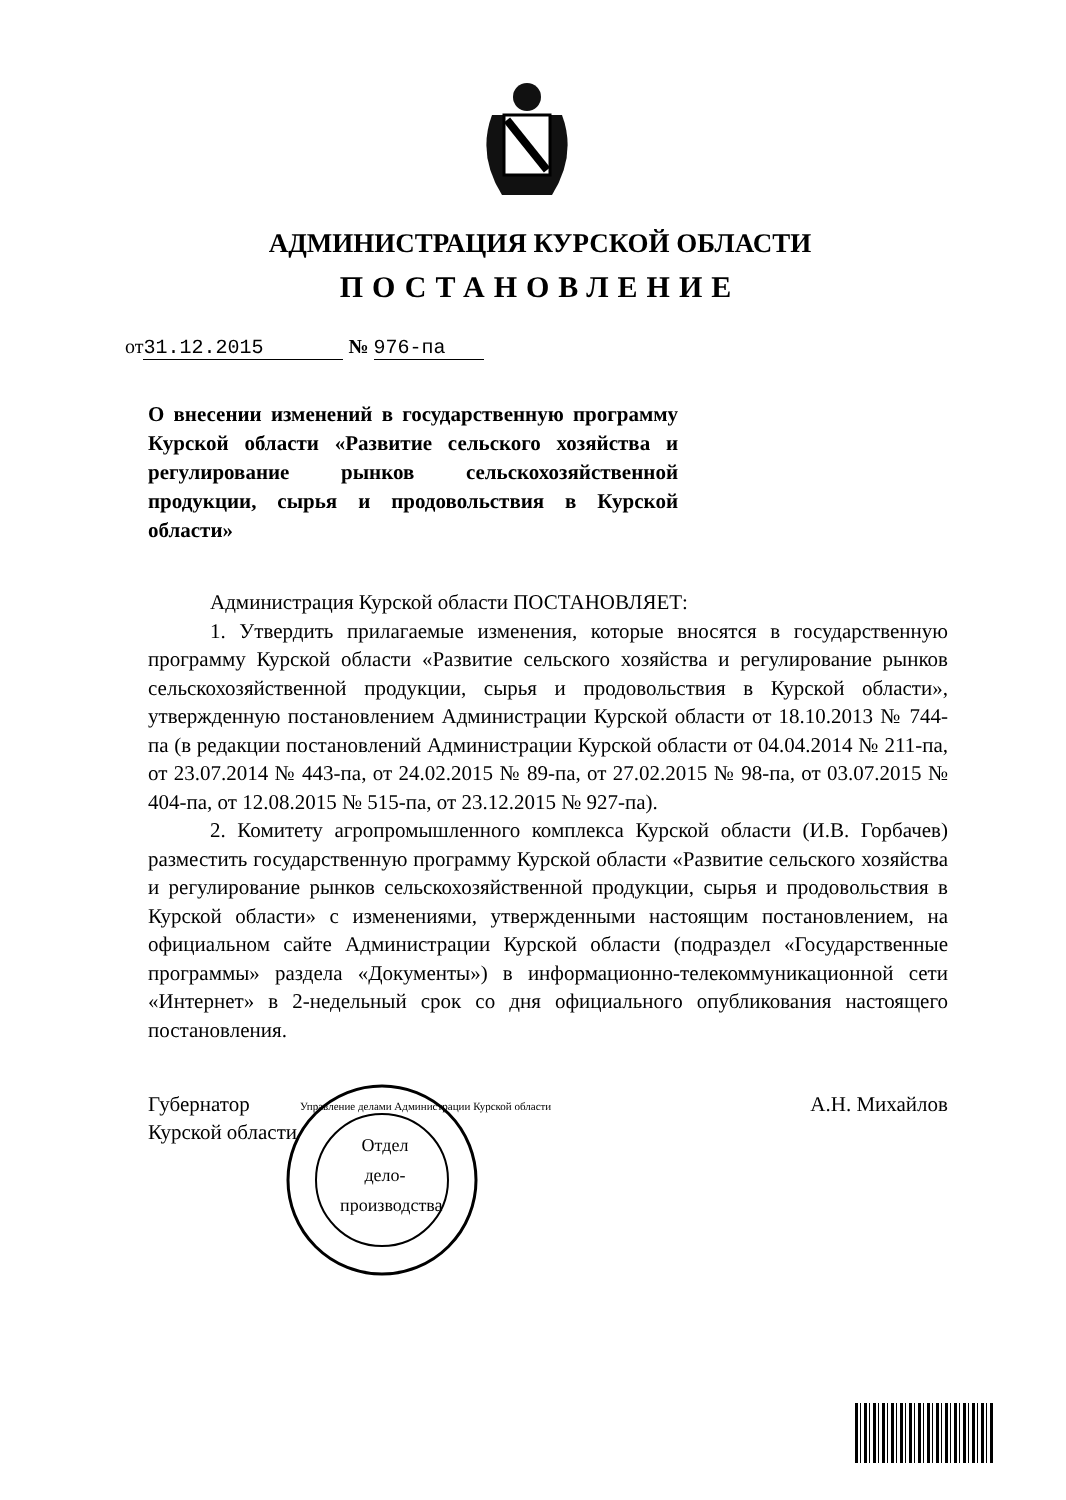АДМИНИСТРАЦИЯ КУРСКОЙ ОБЛАСТИ
ПОСТАНОВЛЕНИЕ
от 31.12.2015 № 976-па
О внесении изменений в государственную программу Курской области «Развитие сельского хозяйства и регулирование рынков сельскохозяйственной продукции, сырья и продовольствия в Курской области»
Администрация Курской области ПОСТАНОВЛЯЕТ:
1. Утвердить прилагаемые изменения, которые вносятся в государственную программу Курской области «Развитие сельского хозяйства и регулирование рынков сельскохозяйственной продукции, сырья и продовольствия в Курской области», утвержденную постановлением Администрации Курской области от 18.10.2013 № 744-па (в редакции постановлений Администрации Курской области от 04.04.2014 № 211-па, от 23.07.2014 № 443-па, от 24.02.2015 № 89-па, от 27.02.2015 № 98-па, от 03.07.2015 № 404-па, от 12.08.2015 № 515-па, от 23.12.2015 № 927-па).
2. Комитету агропромышленного комплекса Курской области (И.В. Горбачев) разместить государственную программу Курской области «Развитие сельского хозяйства и регулирование рынков сельскохозяйственной продукции, сырья и продовольствия в Курской области» с изменениями, утвержденными настоящим постановлением, на официальном сайте Администрации Курской области (подраздел «Государственные программы» раздела «Документы») в информационно-телекоммуникационной сети «Интернет» в 2-недельный срок со дня официального опубликования настоящего постановления.
Губернатор
Курской области
А.Н. Михайлов
Отдел дело-производства
Управление делами Администрации Курской области